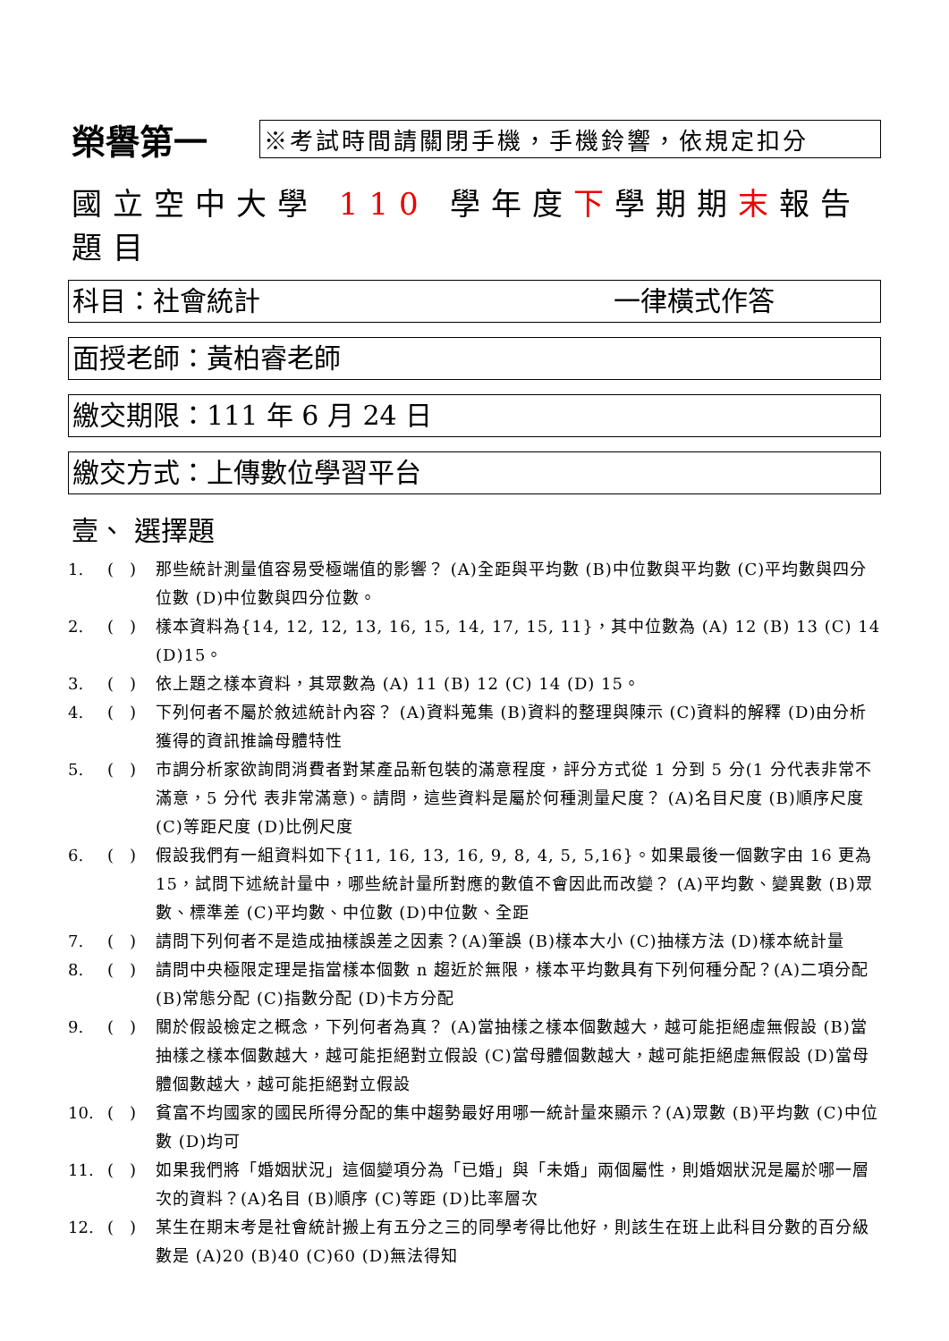榮譽第一
※考試時間請關閉手機，手機鈴響，依規定扣分
國立空中大學 110 學年度下學期期末報告題目
科目：社會統計 一律橫式作答
面授老師：黃柏睿老師
繳交期限：111 年 6 月 24 日
繳交方式：上傳數位學習平台
壹、 選擇題
1. (　) 那些統計測量值容易受極端值的影響？ (A)全距與平均數 (B)中位數與平均數 (C)平均數與四分位數 (D)中位數與四分位數。
2. (　) 樣本資料為{14, 12, 12, 13, 16, 15, 14, 17, 15, 11}，其中位數為 (A) 12 (B) 13 (C) 14 (D)15。
3. (　) 依上題之樣本資料，其眾數為 (A) 11 (B) 12 (C) 14 (D) 15。
4. (　) 下列何者不屬於敘述統計內容？ (A)資料蒐集 (B)資料的整理與陳示 (C)資料的解釋 (D)由分析獲得的資訊推論母體特性
5. (　) 市調分析家欲詢問消費者對某產品新包裝的滿意程度，評分方式從 1 分到 5 分(1 分代表非常不滿意，5 分代 表非常滿意)。請問，這些資料是屬於何種測量尺度？ (A)名目尺度 (B)順序尺度 (C)等距尺度 (D)比例尺度
6. (　) 假設我們有一組資料如下{11, 16, 13, 16, 9, 8, 4, 5, 5,16}。如果最後一個數字由 16 更為 15，試問下述統計量中，哪些統計量所對應的數值不會因此而改變？ (A)平均數、變異數 (B)眾數、標準差 (C)平均數、中位數 (D)中位數、全距
7. (　) 請問下列何者不是造成抽樣誤差之因素？(A)筆誤 (B)樣本大小 (C)抽樣方法 (D)樣本統計量
8. (　) 請問中央極限定理是指當樣本個數 n 趨近於無限，樣本平均數具有下列何種分配？(A)二項分配 (B)常態分配 (C)指數分配 (D)卡方分配
9. (　) 關於假設檢定之概念，下列何者為真？ (A)當抽樣之樣本個數越大，越可能拒絕虛無假設 (B)當抽樣之樣本個數越大，越可能拒絕對立假設 (C)當母體個數越大，越可能拒絕虛無假設 (D)當母體個數越大，越可能拒絕對立假設
10. (　) 貧富不均國家的國民所得分配的集中趨勢最好用哪一統計量來顯示？(A)眾數 (B)平均數 (C)中位數 (D)均可
11. (　) 如果我們將「婚姻狀況」這個變項分為「已婚」與「未婚」兩個屬性，則婚姻狀況是屬於哪一層次的資料？(A)名目 (B)順序 (C)等距 (D)比率層次
12. (　) 某生在期末考是社會統計搬上有五分之三的同學考得比他好，則該生在班上此科目分數的百分級數是 (A)20 (B)40 (C)60 (D)無法得知